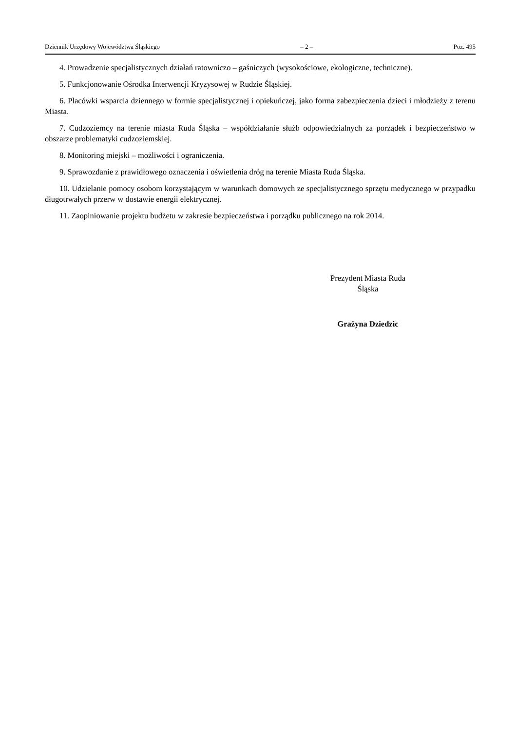Dziennik Urzędowy Województwa Śląskiego – 2 – Poz. 495
4. Prowadzenie specjalistycznych działań ratowniczo – gaśniczych (wysokościowe, ekologiczne, techniczne).
5. Funkcjonowanie Ośrodka Interwencji Kryzysowej w Rudzie Śląskiej.
6. Placówki wsparcia dziennego w formie specjalistycznej i opiekuńczej, jako forma zabezpieczenia dzieci i młodzieży z terenu Miasta.
7. Cudzoziemcy na terenie miasta Ruda Śląska – współdziałanie służb odpowiedzialnych za porządek i bezpieczeństwo w obszarze problematyki cudzoziemskiej.
8. Monitoring miejski – możliwości i ograniczenia.
9. Sprawozdanie z prawidłowego oznaczenia i oświetlenia dróg na terenie Miasta Ruda Śląska.
10. Udzielanie pomocy osobom korzystającym w warunkach domowych ze specjalistycznego sprzętu medycznego w przypadku długotrwałych przerw w dostawie energii elektrycznej.
11. Zaopiniowanie projektu budżetu w zakresie bezpieczeństwa i porządku publicznego na rok 2014.
Prezydent Miasta Ruda
Śląska
Grażyna Dziedzic